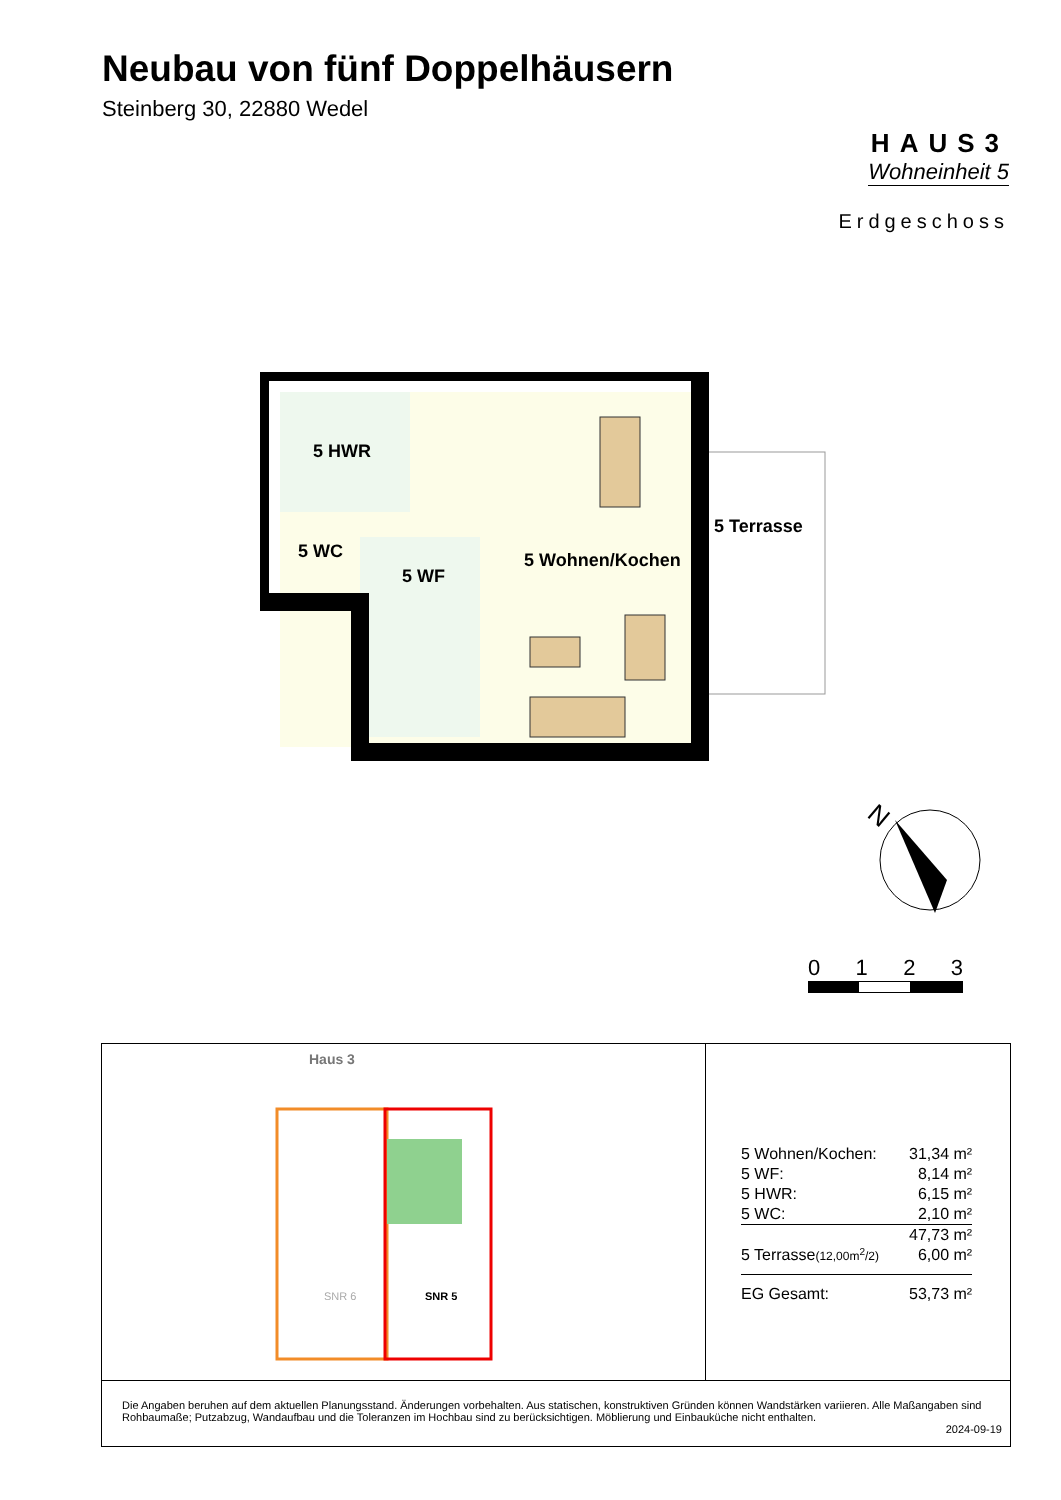Neubau von fünf Doppelhäusern
Steinberg 30, 22880 Wedel
HAUS3
Wohneinheit 5
Erdgeschoss
5 HWR
5 WC
5 WF
5 Wohnen/Kochen
5 Terrasse
N
0 1 2 3
Haus 3
SNR 6
SNR 5
| 5 Wohnen/Kochen: | 31,34 m² |
| 5 WF: | 8,14 m² |
| 5 HWR: | 6,15 m² |
| 5 WC: | 2,10 m² |
| | 47,73 m² |
| 5 Terrasse (12,00m<sup>2</sup>/2) | 6,00 m² |
| EG Gesamt: | 53,73 m² |
Die Angaben beruhen auf dem aktuellen Planungsstand. Änderungen vorbehalten. Aus statischen, konstruktiven Gründen können Wandstärken variieren. Alle Maßangaben sind Rohbaumaße; Putzabzug, Wandaufbau und die Toleranzen im Hochbau sind zu berücksichtigen. Möblierung und Einbauküche nicht enthalten.
2024-09-19